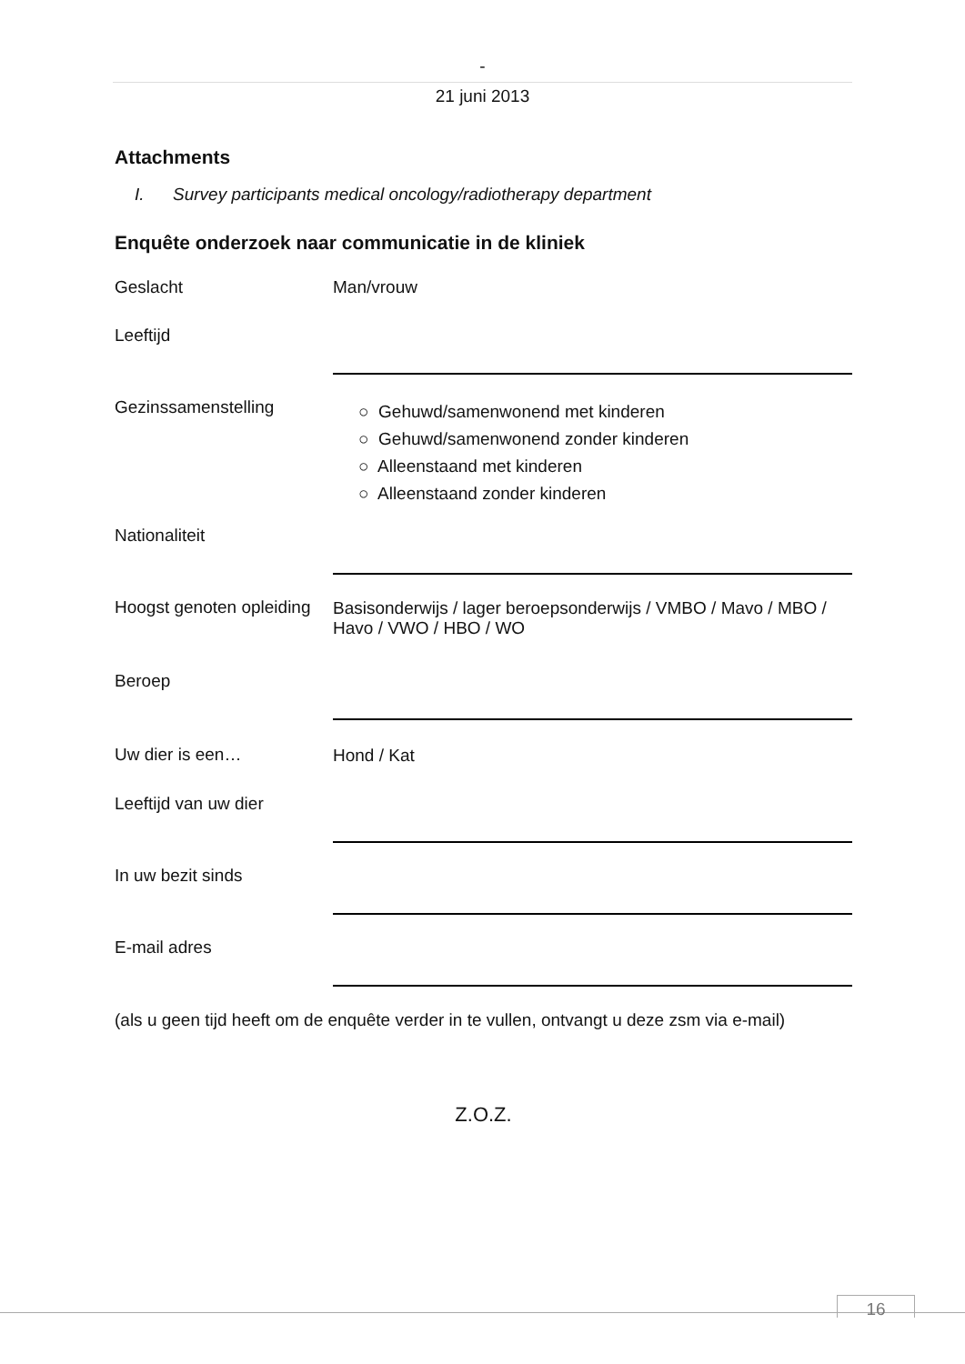-
21 juni 2013
Attachments
I. Survey participants medical oncology/radiotherapy department
Enquête onderzoek naar communicatie in de kliniek
| Geslacht | Man/vrouw |
| Leeftijd | |
| Gezinssamenstelling | ○ Gehuwd/samenwonend met kinderen ○ Gehuwd/samenwonend zonder kinderen ○ Alleenstaand met kinderen ○ Alleenstaand zonder kinderen |
| Nationaliteit | |
| Hoogst genoten opleiding | Basisonderwijs / lager beroepsonderwijs / VMBO / Mavo / MBO / Havo / VWO / HBO / WO |
| Beroep | |
| Uw dier is een… | Hond / Kat |
| Leeftijd van uw dier | |
| In uw bezit sinds | |
| E-mail adres | |
(als u geen tijd heeft om de enquête verder in te vullen, ontvangt u deze zsm via e-mail)
Z.O.Z.
16